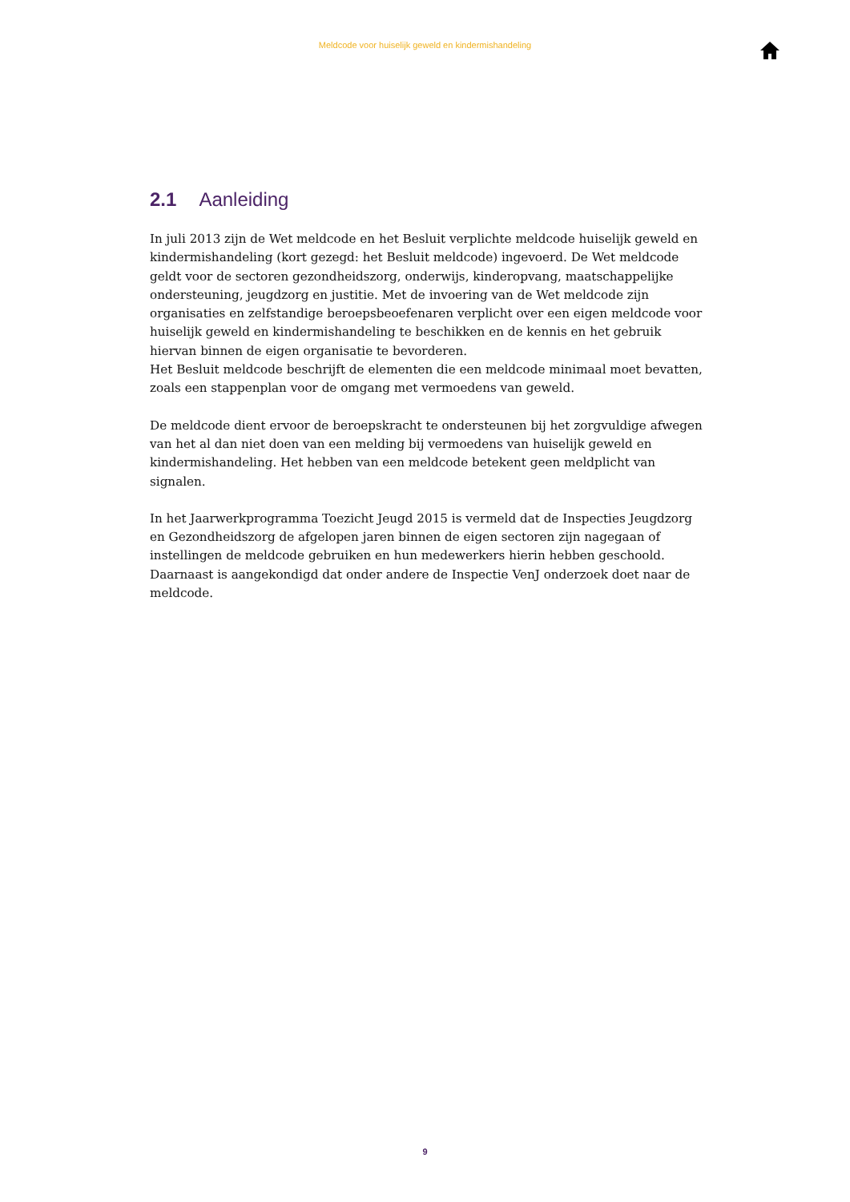Meldcode voor huiselijk geweld en kindermishandeling
2.1 Aanleiding
In juli 2013 zijn de Wet meldcode en het Besluit verplichte meldcode huiselijk geweld en kinder­mishandeling (kort gezegd: het Besluit meldcode) ingevoerd. De Wet meldcode geldt voor de sectoren gezondheidszorg, onderwijs, kinderopvang, maatschappelijke ondersteuning, jeugd­zorg en justitie. Met de invoering van de Wet meldcode zijn organisaties en zelfstandige beroeps­beoefenaren verplicht over een eigen meldcode voor huiselijk geweld en kindermishandeling te beschikken en de kennis en het gebruik hiervan binnen de eigen organisatie te bevorderen.
Het Besluit meldcode beschrijft de elementen die een meldcode minimaal moet bevatten, zoals een stappenplan voor de omgang met vermoedens van geweld.
De meldcode dient ervoor de beroepskracht te ondersteunen bij het zorgvuldige afwegen van het al dan niet doen van een melding bij vermoedens van huiselijk geweld en kindermishandeling. Het hebben van een meldcode betekent geen meldplicht van signalen.
In het Jaarwerkprogramma Toezicht Jeugd 2015 is vermeld dat de Inspecties Jeugdzorg en Gezondheidszorg de afgelopen jaren binnen de eigen sectoren zijn nagegaan of instellingen de meldcode gebruiken en hun medewerkers hierin hebben geschoold. Daarnaast is aangekondigd dat onder andere de Inspectie VenJ onderzoek doet naar de meldcode.
9